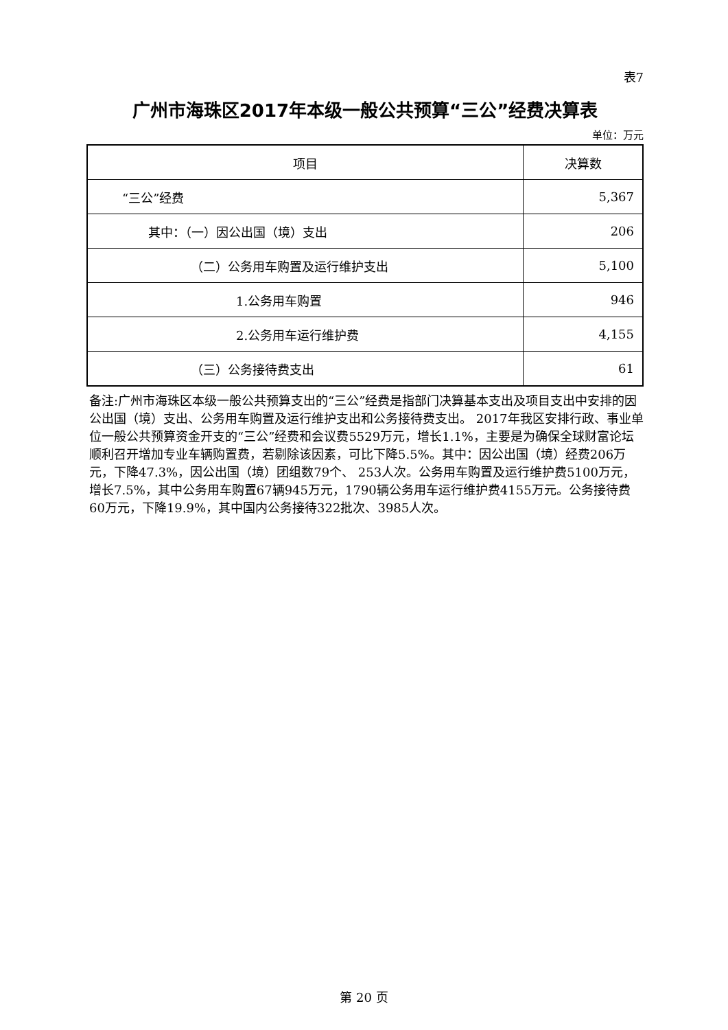表7
广州市海珠区2017年本级一般公共预算“三公”经费决算表
单位：万元
| 项目 | 决算数 |
| --- | --- |
| “三公”经费 | 5,367 |
| 其中：（一）因公出国（境）支出 | 206 |
| （二）公务用车购置及运行维护支出 | 5,100 |
| 1.公务用车购置 | 946 |
| 2.公务用车运行维护费 | 4,155 |
| （三）公务接待费支出 | 61 |
备注:广州市海珠区本级一般公共预算支出的“三公”经费是指部门决算基本支出及项目支出中安排的因公出国（境）支出、公务用车购置及运行维护支出和公务接待费支出。 2017年我区安排行政、事业单位一般公共预算资金开支的“三公”经费和会议费5529万元，增长1.1%，主要是为确保全球财富论坛顺利召开增加专业车辆购置费，若剔除该因素，可比下降5.5%。其中：因公出国（境）经费206万元，下降47.3%，因公出国（境）团组数79个、 253人次。公务用车购置及运行维护费5100万元，增长7.5%，其中公务用车购置67辆945万元，1790辆公务用车运行维护费4155万元。公务接待费60万元，下降19.9%，其中国内公务接待322批次、3985人次。
第 20 页